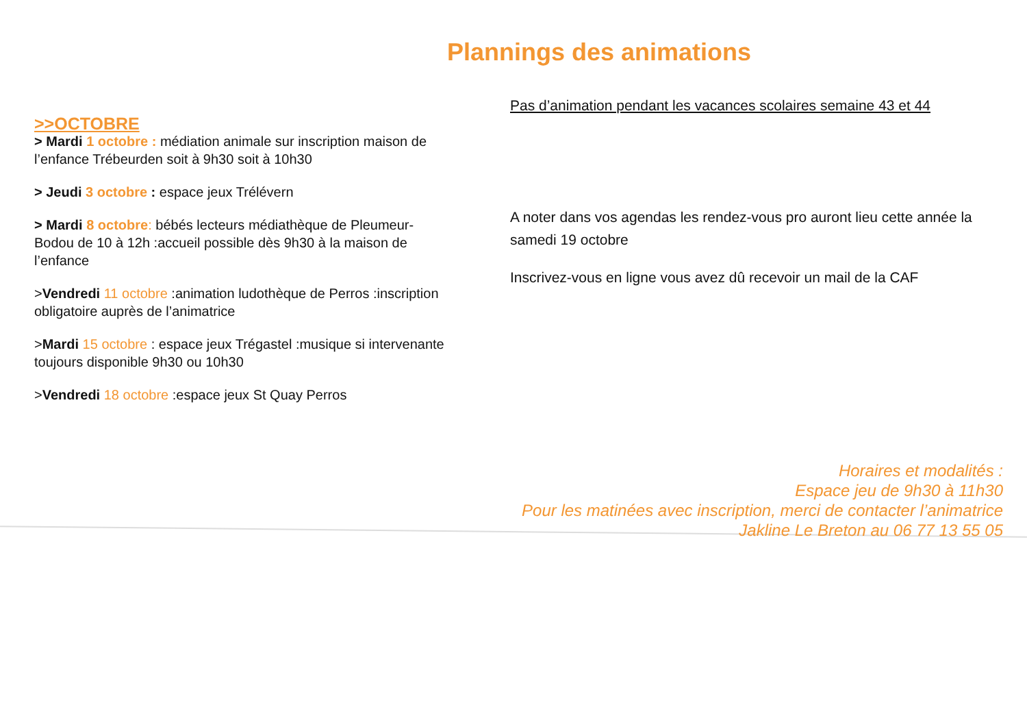Plannings des animations
>>OCTOBRE
> Mardi 1 octobre : médiation animale sur inscription maison de l’enfance Trébeurden soit à 9h30 soit à 10h30
> Jeudi 3 octobre : espace jeux Trélévern
> Mardi 8 octobre: bébés lecteurs médiathèque de Pleumeur-Bodou de 10 à 12h :accueil possible dès 9h30 à la maison de l’enfance
>Vendredi 11 octobre :animation ludothèque de Perros :inscription obligatoire auprès de l’animatrice
>Mardi 15 octobre : espace jeux Trégastel :musique si intervenante toujours disponible 9h30 ou 10h30
>Vendredi 18 octobre :espace jeux St Quay Perros
Pas d’animation pendant les vacances scolaires semaine 43 et 44
A noter dans vos agendas les rendez-vous pro auront lieu cette année la samedi 19 octobre
Inscrivez-vous en ligne vous avez dû recevoir un mail de la CAF
Horaires et modalités :
Espace jeu de 9h30 à 11h30
Pour les matinées avec inscription, merci de contacter l’animatrice
Jakline Le Breton au 06 77 13 55 05